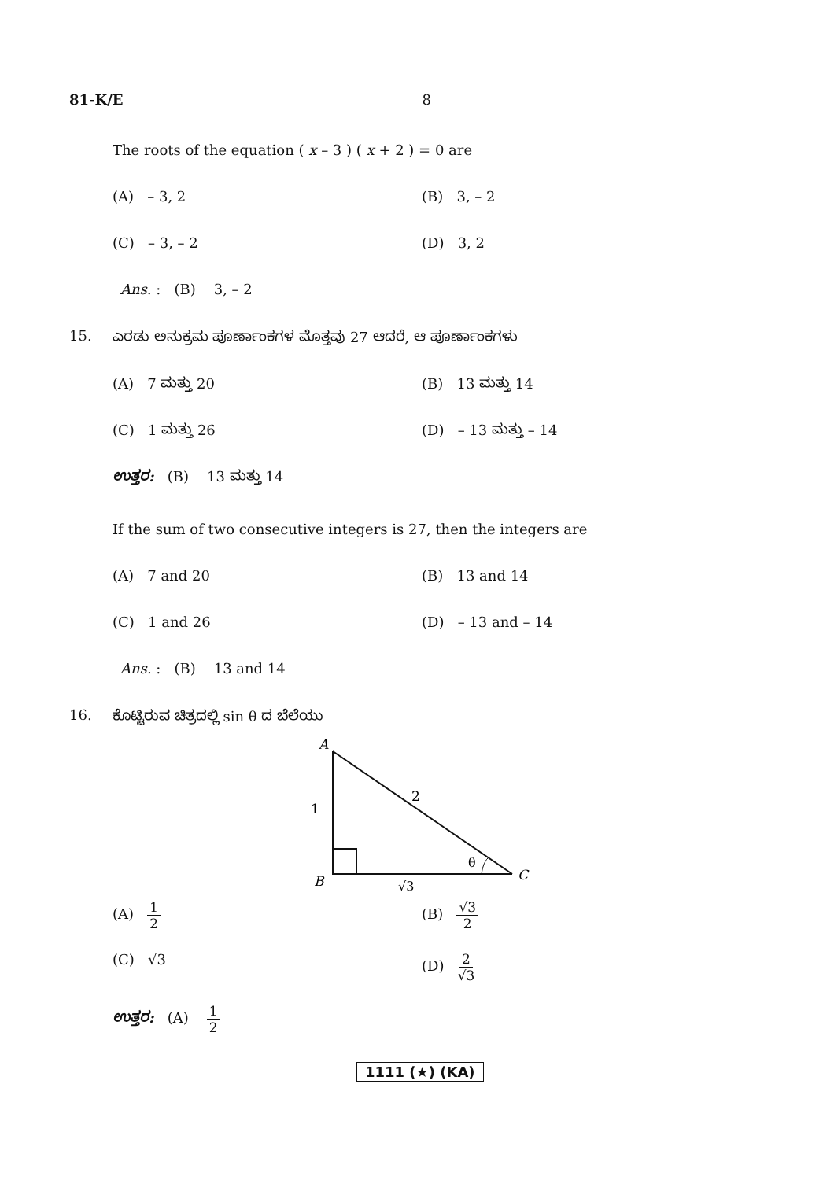81-K/E 8
The roots of the equation ( x – 3 ) ( x + 2 ) = 0 are
(A) – 3, 2 (B) 3, – 2
(C) – 3, – 2 (D) 3, 2
Ans. : (B) 3, – 2
15. ಎರಡು ಅನುಕ್ರಮ ಪೂರ್ಣಾಂಕಗಳ ಮೊತ್ತವು 27 ಆದರೆ, ಆ ಪೂರ್ಣಾಂಕಗಳು
(A) 7 ಮತ್ತು 20 (B) 13 ಮತ್ತು 14
(C) 1 ಮತ್ತು 26 (D) – 13 ಮತ್ತು – 14
ಉತ್ತರ: (B) 13 ಮತ್ತು 14
If the sum of two consecutive integers is 27, then the integers are
(A) 7 and 20 (B) 13 and 14
(C) 1 and 26 (D) – 13 and – 14
Ans. : (B) 13 and 14
16. ಕೊಟ್ಟಿರುವ ಚಿತ್ರದಲ್ಲಿ sin θ ದ ಬೆಲೆಯು
A
2
1
θ
C
B
√3
(A) 1 2 (B) √3 2
(C) √3 (D) 2 √3
ಉತ್ತರ: (A) 1 2
1111 (★) (KA)